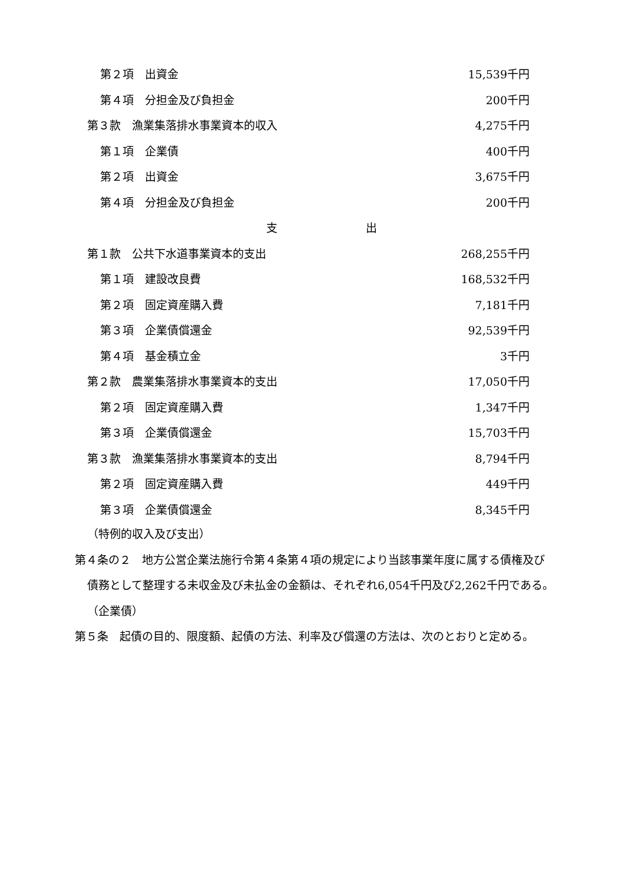第２項　出資金 15,539千円
第４項　分担金及び負担金 200千円
第３款　漁業集落排水事業資本的収入 4,275千円
第１項　企業債 400千円
第２項　出資金 3,675千円
第４項　分担金及び負担金 200千円
支 出
第１款　公共下水道事業資本的支出 268,255千円
第１項　建設改良費 168,532千円
第２項　固定資産購入費 7,181千円
第３項　企業債償還金 92,539千円
第４項　基金積立金 3千円
第２款　農業集落排水事業資本的支出 17,050千円
第２項　固定資産購入費 1,347千円
第３項　企業債償還金 15,703千円
第３款　漁業集落排水事業資本的支出 8,794千円
第２項　固定資産購入費 449千円
第３項　企業債償還金 8,345千円
（特例的収入及び支出）
第４条の２　地方公営企業法施行令第４条第４項の規定により当該事業年度に属する債権及び債務として整理する未収金及び未払金の金額は、それぞれ6,054千円及び2,262千円である。
（企業債）
第５条　起債の目的、限度額、起債の方法、利率及び償還の方法は、次のとおりと定める。